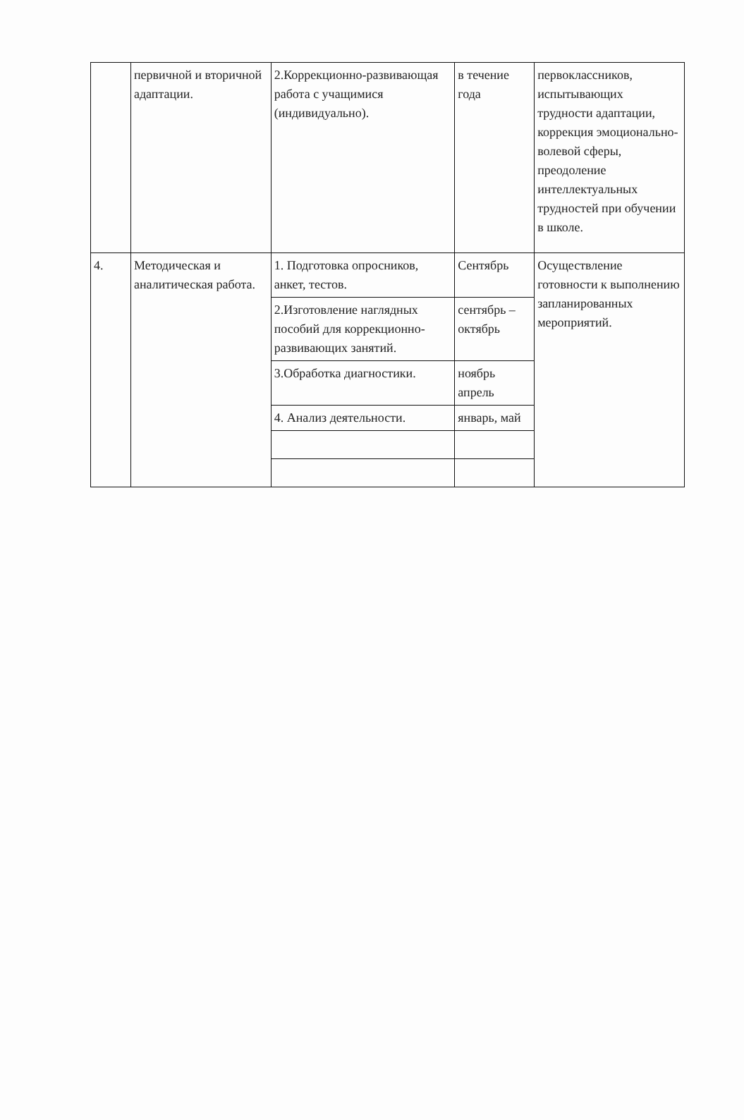| | первичной и вторичной адаптации. | 2.Коррекционно-развивающая работа с учащимися (индивидуально). | в течение года | первоклассников, испытывающих трудности адаптации, коррекция эмоционально-волевой сферы, преодоление интеллектуальных трудностей при обучении в школе. |
| 4. | Методическая и аналитическая работа. | 1. Подготовка опросников, анкет, тестов. | Сентябрь | Осуществление готовности к выполнению запланированных мероприятий. |
| | | 2.Изготовление наглядных пособий для коррекционно-развивающих занятий. | сентябрь – октябрь | |
| | | 3.Обработка диагностики. | ноябрь апрель | |
| | | 4. Анализ деятельности. | январь, май | |